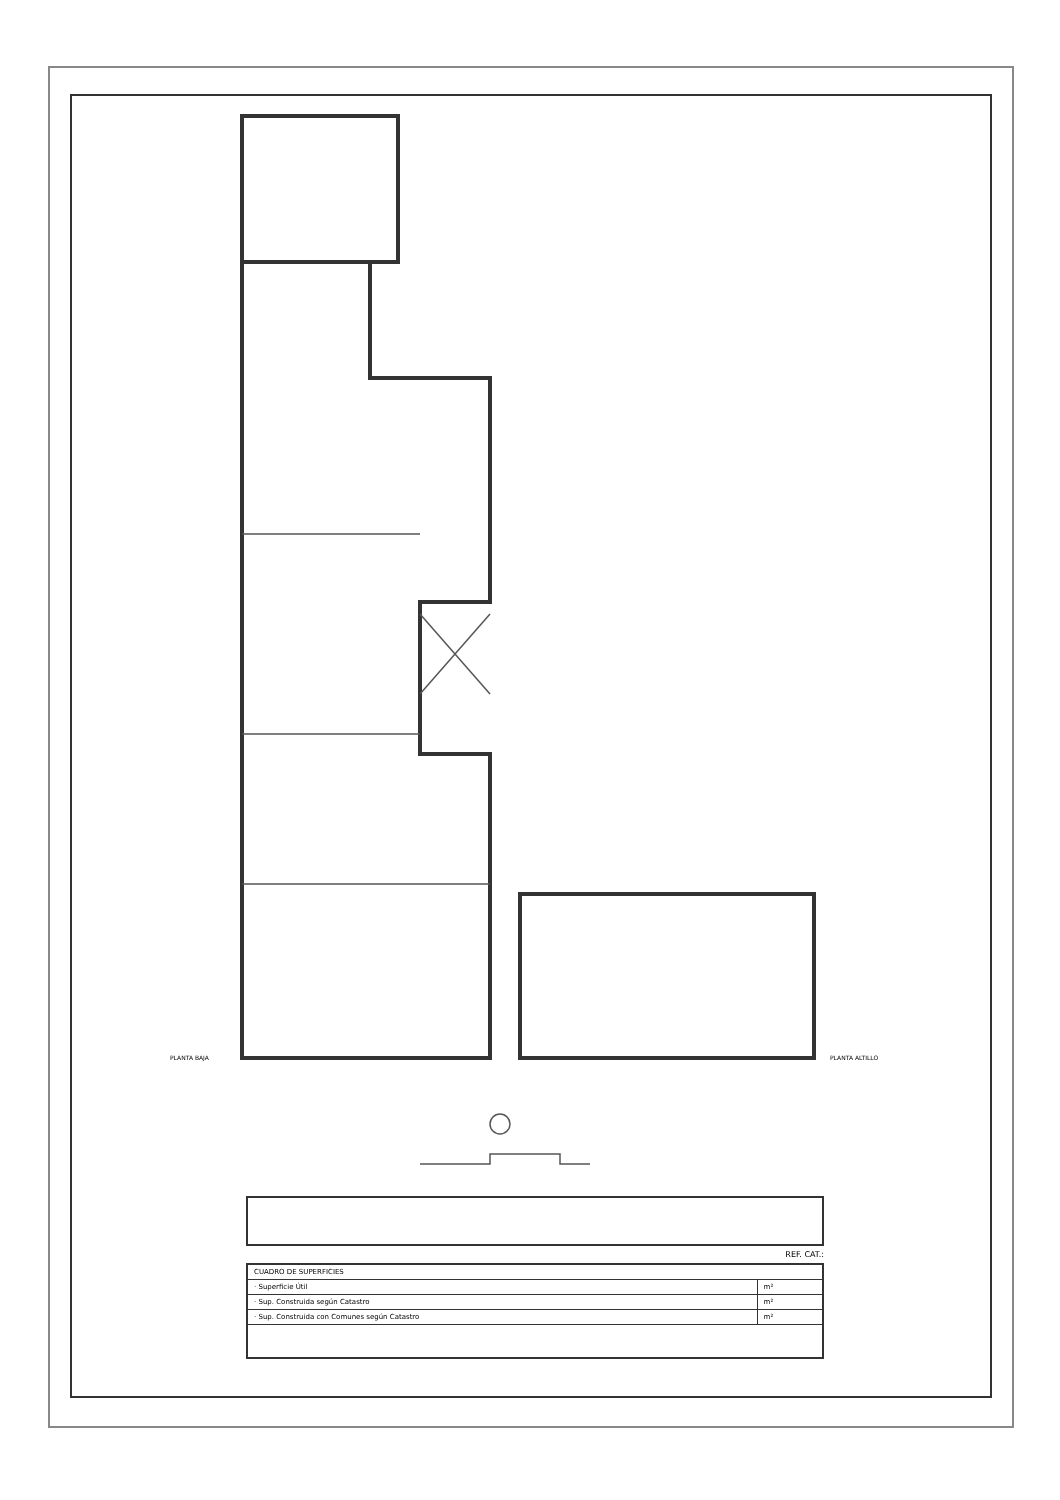PLANTA BAJA PLANTA ALTILLO
REF. CAT.:
| CUADRO DE SUPERFICIES | |
| · Superficie Útil | m² |
| · Sup. Construida según Catastro | m² |
| · Sup. Construida con Comunes según Catastro | m² |